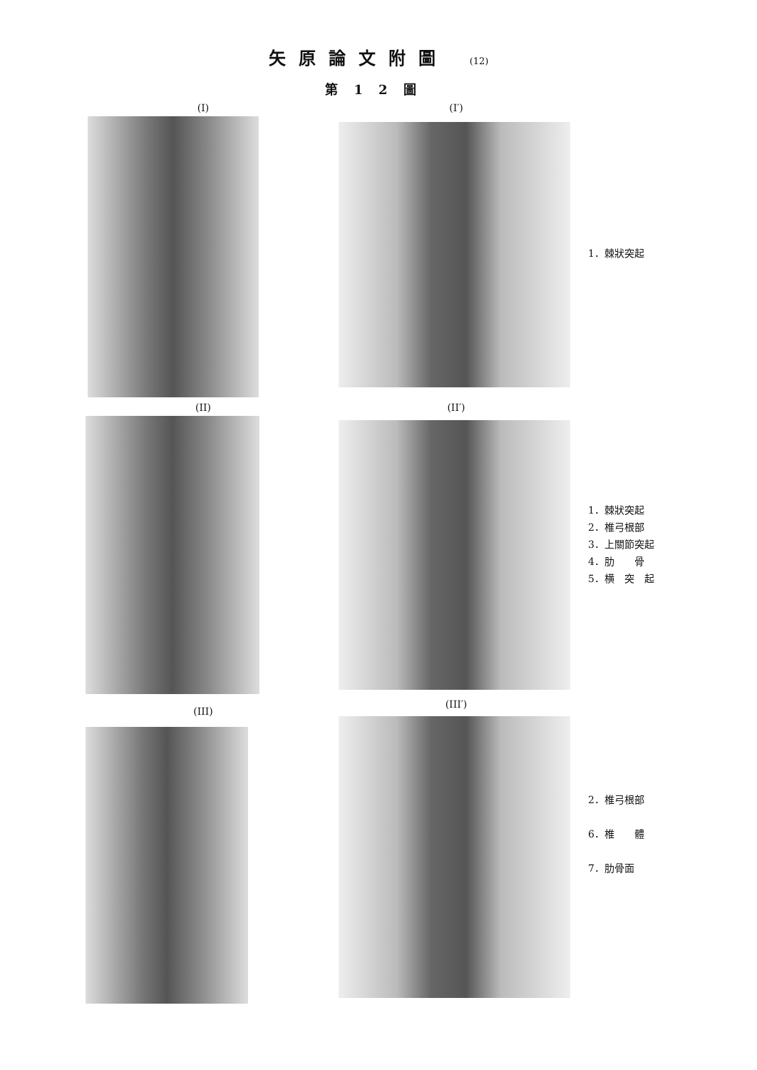矢原論文附圖 (12)
第12圖
(I) (I′)
1．棘狀突起
(II) (II′)
1．棘狀突起
2．椎弓根部
3．上關節突起
4．肋　　骨
5．横　突　起
(III)
(III′)
2．椎弓根部
6．椎　　體
7．肋骨面